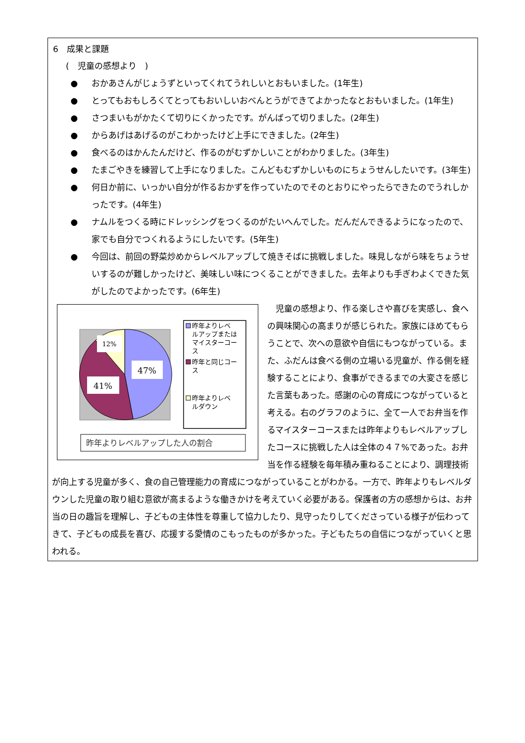6　成果と課題
(　児童の感想より　)
● おかあさんがじょうずといってくれてうれしいとおもいました。(1年生)
● とってもおもしろくてとってもおいしいおべんとうができてよかったなとおもいました。(1年生)
● さつまいもがかたくて切りにくかったです。がんばって切りました。(2年生)
● からあげはあげるのがこわかったけど上手にできました。(2年生)
● 食べるのはかんたんだけど、作るのがむずかしいことがわかりました。(3年生)
● たまごやきを練習して上手になりました。こんどもむずかしいものにちょうせんしたいです。(3年生)
● 何日か前に、いっかい自分が作るおかずを作っていたのでそのとおりにやったらできたのでうれしかったです。(4年生)
● ナムルをつくる時にドレッシングをつくるのがたいへんでした。だんだんできるようになったので、家でも自分でつくれるようにしたいです。(5年生)
● 今回は、前回の野菜炒めからレベルアップして焼きそばに挑戦しました。味見しながら味をちょうせいするのが難しかったけど、美味しい味につくることができました。去年よりも手ぎわよくできた気がしたのでよかったです。(6年生)
47%
41%
12%
昨年よりレベ
ルアップまたは
マイスターコー
ス
昨年と同じコー
ス
昨年よりレベ
ルダウン
昨年よりレベルアップした人の割合
　児童の感想より、作る楽しさや喜びを実感し、食への興味関心の高まりが感じられた。家族にほめてもらうことで、次への意欲や自信にもつながっている。また、ふだんは食べる側の立場いる児童が、作る側を経験することにより、食事ができるまでの大変さを感じた言葉もあった。感謝の心の育成につながっていると考える。右のグラフのように、全て一人でお弁当を作るマイスターコースまたは昨年よりもレベルアップしたコースに挑戦した人は全体の４７%であった。お弁当を作る経験を毎年積み重ねることにより、調理技術が向上する児童が多く、食の自己管理能力の育成につながっていることがわかる。一方で、昨年よりもレベルダウンした児童の取り組む意欲が高まるような働きかけを考えていく必要がある。保護者の方の感想からは、お弁当の日の趣旨を理解し、子どもの主体性を尊重して協力したり、見守ったりしてくださっている様子が伝わってきて、子どもの成長を喜び、応援する愛情のこもったものが多かった。子どもたちの自信につながっていくと思われる。